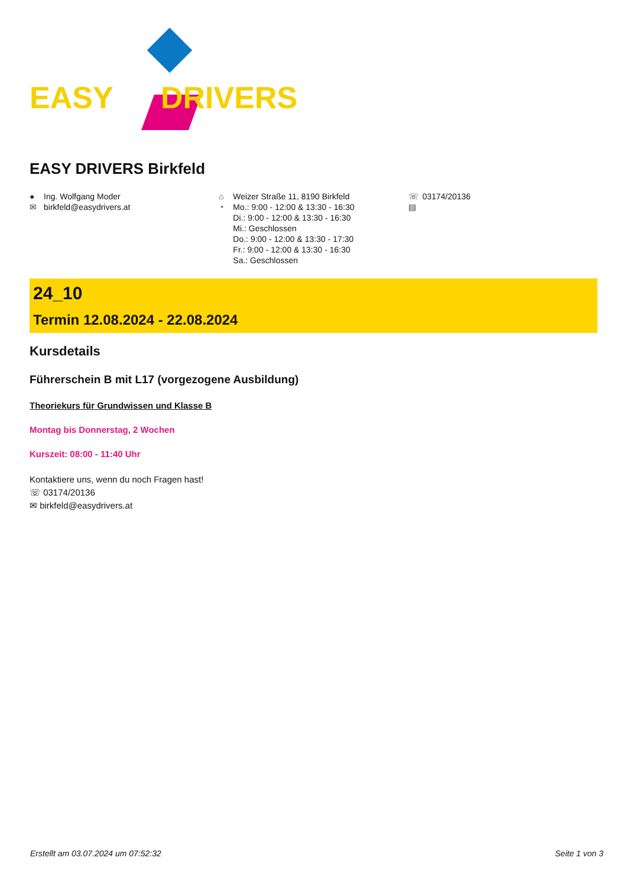EASY DRIVERS
EASY DRIVERS Birkfeld
● Ing. Wolfgang Moder
✉ birkfeld@easydrivers.at
⌂ Weizer Straße 11, 8190 Birkfeld
◔ Mo.: 9:00 - 12:00 & 13:30 - 16:30
Di.: 9:00 - 12:00 & 13:30 - 16:30
Mi.: Geschlossen
Do.: 9:00 - 12:00 & 13:30 - 17:30
Fr.: 9:00 - 12:00 & 13:30 - 16:30
Sa.: Geschlossen
☏ 03174/20136
▤
24_10
Termin 12.08.2024 - 22.08.2024
Kursdetails
Führerschein B mit L17 (vorgezogene Ausbildung)
Theoriekurs für Grundwissen und Klasse B
Montag bis Donnerstag, 2 Wochen
Kurszeit: 08:00 - 11:40 Uhr
Kontaktiere uns, wenn du noch Fragen hast!
☏ 03174/20136
✉ birkfeld@easydrivers.at
Erstellt am 03.07.2024 um 07:52:32 Seite 1 von 3